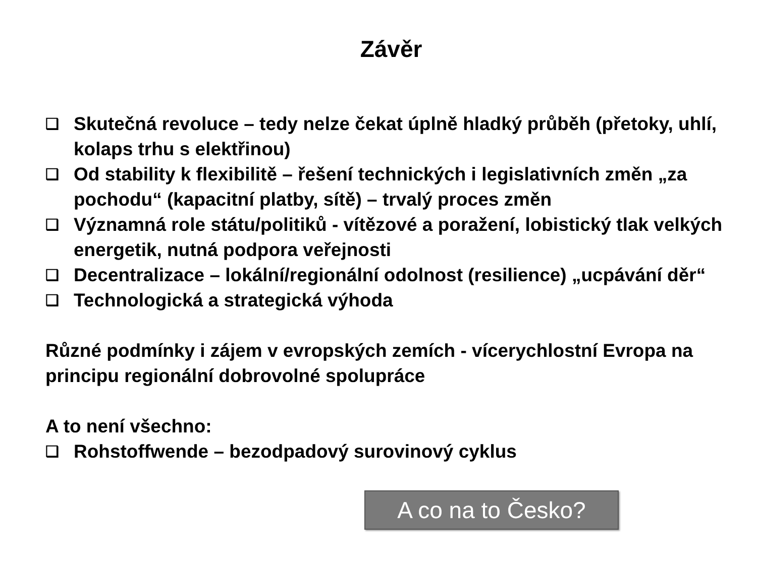Závěr
❑ Skutečná revoluce – tedy nelze čekat úplně hladký průběh (přetoky, uhlí, kolaps trhu s elektřinou)
❑ Od stability k flexibilitě – řešení technických i legislativních změn „za pochodu“ (kapacitní platby, sítě) – trvalý proces změn
❑ Významná role státu/politiků - vítězové a poražení, lobistický tlak velkých energetik, nutná podpora veřejnosti
❑ Decentralizace – lokální/regionální odolnost (resilience) „ucpávání děr“
❑ Technologická a strategická výhoda
Různé podmínky i zájem v evropských zemích - vícerychlostní Evropa na principu regionální dobrovolné spolupráce
A to není všechno:
❑ Rohstoffwende – bezodpadový surovinový cyklus
A co na to Česko?